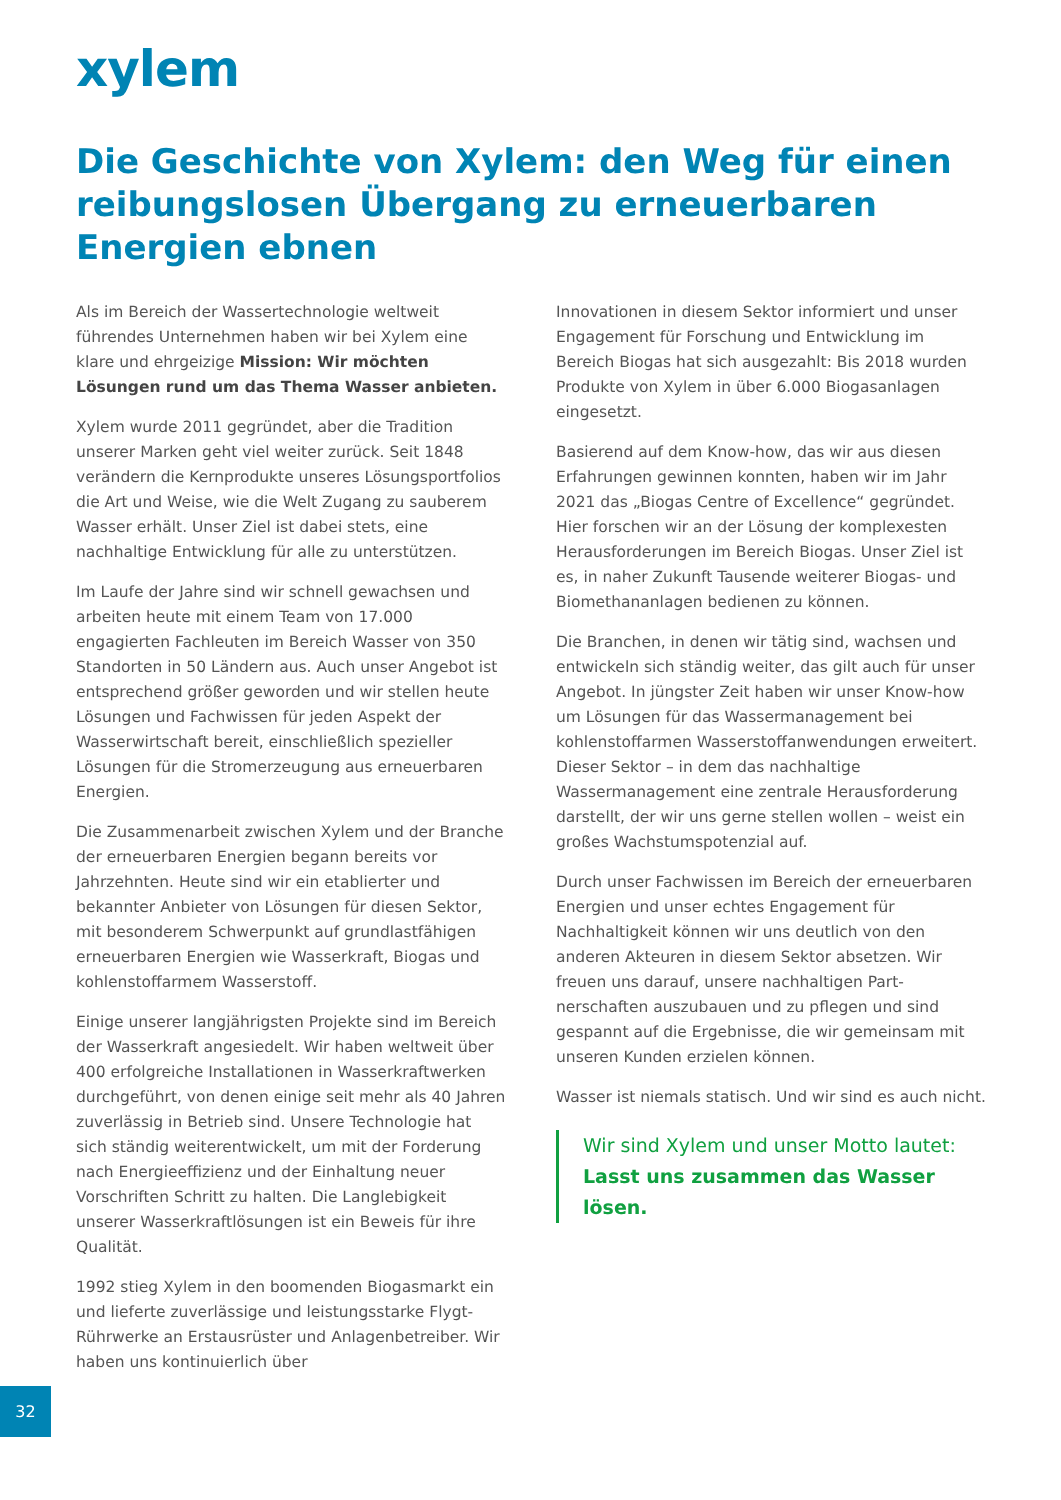xylem
Die Geschichte von Xylem: den Weg für einen reibungslosen Übergang zu erneuerbaren Energien ebnen
Als im Bereich der Wassertechnologie weltweit führendes Unternehmen haben wir bei Xylem eine klare und ehrgeizige Mission: Wir möchten Lösungen rund um das Thema Wasser anbieten.
Xylem wurde 2011 gegründet, aber die Tradition unserer Marken geht viel weiter zurück. Seit 1848 verändern die Kernprodukte unseres Lösungsport­folios die Art und Weise, wie die Welt Zugang zu sauberem Wasser erhält. Unser Ziel ist dabei stets, eine nachhaltige Entwicklung für alle zu unterstützen.
Im Laufe der Jahre sind wir schnell gewachsen und arbeiten heute mit einem Team von 17.000 engagierten Fachleuten im Bereich Wasser von 350 Standorten in 50 Ländern aus. Auch unser Angebot ist entsprechend größer geworden und wir stellen heute Lösungen und Fachwissen für jeden Aspekt der Wasserwirtschaft bereit, einschließlich spezieller Lösungen für die Stromerzeugung aus erneuerbaren Energien.
Die Zusammenarbeit zwischen Xylem und der Branche der erneuerbaren Energien begann bereits vor Jahrzehnten. Heute sind wir ein etablierter und bekannter Anbieter von Lösungen für diesen Sektor, mit besonderem Schwerpunkt auf grundlastfähigen erneuerbaren Energien wie Wasserkraft, Biogas und kohlenstoffarmem Wasserstoff.
Einige unserer langjährigsten Projekte sind im Bereich der Wasserkraft angesiedelt. Wir haben weltweit über 400 erfolgreiche Installationen in Wasserkraftwerken durchgeführt, von denen einige seit mehr als 40 Jahren zuverlässig in Betrieb sind. Unsere Technologie hat sich ständig weiterentwickelt, um mit der Forderung nach Ener­gieeffizienz und der Einhaltung neuer Vorschriften Schritt zu halten. Die Langlebigkeit unserer Wasser­kraftlösungen ist ein Beweis für ihre Qualität.
1992 stieg Xylem in den boomenden Biogasmarkt ein und lieferte zuverlässige und leistungsstarke Flygt-Rührwerke an Erstausrüster und Anlagen­betreiber. Wir haben uns kontinuierlich über
Innovationen in diesem Sektor informiert und unser Engagement für Forschung und Entwicklung im Bereich Biogas hat sich ausgezahlt: Bis 2018 wurden Produkte von Xylem in über 6.000 Biogasanlagen eingesetzt.
Basierend auf dem Know-how, das wir aus diesen Erfahrungen gewinnen konnten, haben wir im Jahr 2021 das „Biogas Centre of Excellence“ gegründet. Hier forschen wir an der Lösung der komplexesten Herausforderungen im Bereich Biogas. Unser Ziel ist es, in naher Zukunft Tausende weiterer Biogas- und Biomethananlagen bedienen zu können.
Die Branchen, in denen wir tätig sind, wachsen und entwickeln sich ständig weiter, das gilt auch für unser Angebot. In jüngster Zeit haben wir unser Know-how um Lösungen für das Wassermanagement bei kohlenstoffarmen Wasserstoffanwendungen erweitert. Dieser Sektor – in dem das nachhaltige Wassermanagement eine zentrale Herausforderung darstellt, der wir uns gerne stellen wollen – weist ein großes Wachstumspotenzial auf.
Durch unser Fachwissen im Bereich der erneuer­baren Energien und unser echtes Engagement für Nachhaltigkeit können wir uns deutlich von den anderen Akteuren in diesem Sektor absetzen. Wir freuen uns darauf, unsere nachhaltigen Part­nerschaften auszubauen und zu pflegen und sind gespannt auf die Ergebnisse, die wir gemeinsam mit unseren Kunden erzielen können.
Wasser ist niemals statisch. Und wir sind es auch nicht.
Wir sind Xylem und unser Motto lautet:
Lasst uns zusammen das Wasser lösen.
32